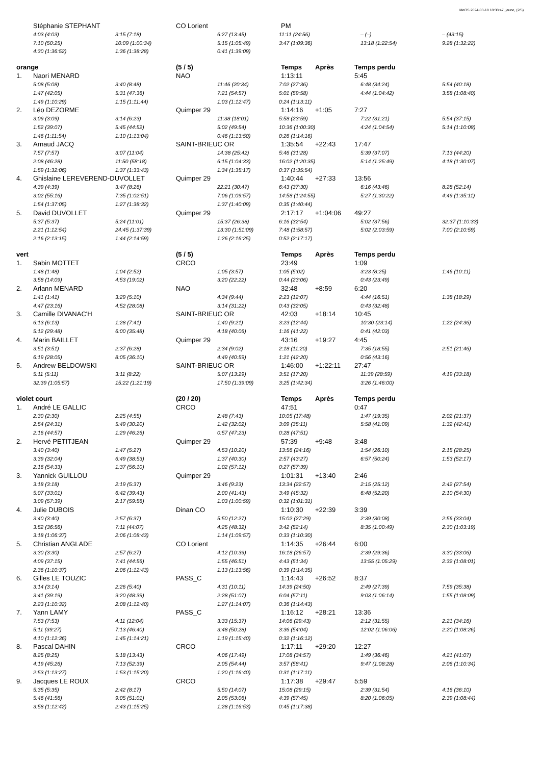MeOS 2024-03-18 18:38:47, jaune, (2/5)
Stéphanie STEPHANT CO Lorient PM
4:03 (4:03)
3:15 (7:18)
6:27 (13:45)
11:11 (24:56)
– (–)
– (43:15)
7:10 (50:25)
10:09 (1:00:34)
5:15 (1:05:49)
3:47 (1:09:36)
13:18 (1:22:54)
9:28 (1:32:22)
4:30 (1:36:52)
1:36 (1:38:28)
0:41 (1:39:09)
orange (5 / 5) Temps Après Temps perdu
1. Naori MENARD NAO 1:13:11 5:45
5:08 (5:08)
3:40 (8:48)
11:46 (20:34)
7:02 (27:36)
6:48 (34:24)
5:54 (40:18)
1:47 (42:05)
5:31 (47:36)
7:21 (54:57)
5:01 (59:58)
4:44 (1:04:42)
3:58 (1:08:40)
1:49 (1:10:29)
1:15 (1:11:44)
1:03 (1:12:47)
0:24 (1:13:11)
2. Léo DEZORME Quimper 29 1:14:16 +1:05 7:27
3:09 (3:09)
3:14 (6:23)
11:38 (18:01)
5:58 (23:59)
7:22 (31:21)
5:54 (37:15)
1:52 (39:07)
5:45 (44:52)
5:02 (49:54)
10:36 (1:00:30)
4:24 (1:04:54)
5:14 (1:10:08)
1:46 (1:11:54)
1:10 (1:13:04)
0:46 (1:13:50)
0:26 (1:14:16)
3. Arnaud JACQ SAINT-BRIEUC OR 1:35:54 +22:43 17:47
7:57 (7:57)
3:07 (11:04)
14:38 (25:42)
5:46 (31:28)
5:39 (37:07)
7:13 (44:20)
2:08 (46:28)
11:50 (58:18)
6:15 (1:04:33)
16:02 (1:20:35)
5:14 (1:25:49)
4:18 (1:30:07)
1:59 (1:32:06)
1:37 (1:33:43)
1:34 (1:35:17)
0:37 (1:35:54)
4. Ghislaine LEREVEREND-DUVOLLET Quimper 29 1:40:44 +27:33 13:56
4:39 (4:39)
3:47 (8:26)
22:21 (30:47)
6:43 (37:30)
6:16 (43:46)
8:28 (52:14)
3:02 (55:16)
7:35 (1:02:51)
7:06 (1:09:57)
14:58 (1:24:55)
5:27 (1:30:22)
4:49 (1:35:11)
1:54 (1:37:05)
1:27 (1:38:32)
1:37 (1:40:09)
0:35 (1:40:44)
5. David DUVOLLET Quimper 29 2:17:17 +1:04:06 49:27
5:37 (5:37)
5:24 (11:01)
15:37 (26:38)
6:16 (32:54)
5:02 (37:56)
32:37 (1:10:33)
2:21 (1:12:54)
24:45 (1:37:39)
13:30 (1:51:09)
7:48 (1:58:57)
5:02 (2:03:59)
7:00 (2:10:59)
2:16 (2:13:15)
1:44 (2:14:59)
1:26 (2:16:25)
0:52 (2:17:17)
vert (5 / 5) Temps Après Temps perdu
1. Sabin MOTTET CRCO 23:49 1:09
1:48 (1:48)
1:04 (2:52)
1:05 (3:57)
1:05 (5:02)
3:23 (8:25)
1:46 (10:11)
3:58 (14:09)
4:53 (19:02)
3:20 (22:22)
0:44 (23:06)
0:43 (23:49)
2. Arlann MENARD NAO 32:48 +8:59 6:20
1:41 (1:41)
3:29 (5:10)
4:34 (9:44)
2:23 (12:07)
4:44 (16:51)
1:38 (18:29)
4:47 (23:16)
4:52 (28:08)
3:14 (31:22)
0:43 (32:05)
0:43 (32:48)
3. Camille DIVANAC'H SAINT-BRIEUC OR 42:03 +18:14 10:45
6:13 (6:13)
1:28 (7:41)
1:40 (9:21)
3:23 (12:44)
10:30 (23:14)
1:22 (24:36)
5:12 (29:48)
6:00 (35:48)
4:18 (40:06)
1:16 (41:22)
0:41 (42:03)
4. Marin BAILLET Quimper 29 43:16 +19:27 4:45
3:51 (3:51)
2:37 (6:28)
2:34 (9:02)
2:18 (11:20)
7:35 (18:55)
2:51 (21:46)
6:19 (28:05)
8:05 (36:10)
4:49 (40:59)
1:21 (42:20)
0:56 (43:16)
5. Andrew BELDOWSKI SAINT-BRIEUC OR 1:46:00 +1:22:11 27:47
5:11 (5:11)
3:11 (8:22)
5:07 (13:29)
3:51 (17:20)
11:39 (28:59)
4:19 (33:18)
32:39 (1:05:57)
15:22 (1:21:19)
17:50 (1:39:09)
3:25 (1:42:34)
3:26 (1:46:00)
violet court (20 / 20) Temps Après Temps perdu
1. André LE GALLIC CRCO 47:51 0:47
2:30 (2:30)
2:25 (4:55)
2:48 (7:43)
10:05 (17:48)
1:47 (19:35)
2:02 (21:37)
2:54 (24:31)
5:49 (30:20)
1:42 (32:02)
3:09 (35:11)
5:58 (41:09)
1:32 (42:41)
2:16 (44:57)
1:29 (46:26)
0:57 (47:23)
0:28 (47:51)
2. Hervé PETITJEAN Quimper 29 57:39 +9:48 3:48
3:40 (3:40)
1:47 (5:27)
4:53 (10:20)
13:56 (24:16)
1:54 (26:10)
2:15 (28:25)
3:39 (32:04)
6:49 (38:53)
1:37 (40:30)
2:57 (43:27)
6:57 (50:24)
1:53 (52:17)
2:16 (54:33)
1:37 (56:10)
1:02 (57:12)
0:27 (57:39)
3. Yannick GUILLOU Quimper 29 1:01:31 +13:40 2:46
3:18 (3:18)
2:19 (5:37)
3:46 (9:23)
13:34 (22:57)
2:15 (25:12)
2:42 (27:54)
5:07 (33:01)
6:42 (39:43)
2:00 (41:43)
3:49 (45:32)
6:48 (52:20)
2:10 (54:30)
3:09 (57:39)
2:17 (59:56)
1:03 (1:00:59)
0:32 (1:01:31)
4. Julie DUBOIS Dinan CO 1:10:30 +22:39 3:39
3:40 (3:40)
2:57 (6:37)
5:50 (12:27)
15:02 (27:29)
2:39 (30:08)
2:56 (33:04)
3:52 (36:56)
7:11 (44:07)
4:25 (48:32)
3:42 (52:14)
8:35 (1:00:49)
2:30 (1:03:19)
3:18 (1:06:37)
2:06 (1:08:43)
1:14 (1:09:57)
0:33 (1:10:30)
5. Christian ANGLADE CO Lorient 1:14:35 +26:44 6:00
3:30 (3:30)
2:57 (6:27)
4:12 (10:39)
16:18 (26:57)
2:39 (29:36)
3:30 (33:06)
4:09 (37:15)
7:41 (44:56)
1:55 (46:51)
4:43 (51:34)
13:55 (1:05:29)
2:32 (1:08:01)
2:36 (1:10:37)
2:06 (1:12:43)
1:13 (1:13:56)
0:39 (1:14:35)
6. Gilles LE TOUZIC PASS_C 1:14:43 +26:52 8:37
3:14 (3:14)
2:26 (5:40)
4:31 (10:11)
14:39 (24:50)
2:49 (27:39)
7:59 (35:38)
3:41 (39:19)
9:20 (48:39)
2:28 (51:07)
6:04 (57:11)
9:03 (1:06:14)
1:55 (1:08:09)
2:23 (1:10:32)
2:08 (1:12:40)
1:27 (1:14:07)
0:36 (1:14:43)
7. Yann LAMY PASS_C 1:16:12 +28:21 13:36
7:53 (7:53)
4:11 (12:04)
3:33 (15:37)
14:06 (29:43)
2:12 (31:55)
2:21 (34:16)
5:11 (39:27)
7:13 (46:40)
3:48 (50:28)
3:36 (54:04)
12:02 (1:06:06)
2:20 (1:08:26)
4:10 (1:12:36)
1:45 (1:14:21)
1:19 (1:15:40)
0:32 (1:16:12)
8. Pascal DAHIN CRCO 1:17:11 +29:20 12:27
8:25 (8:25)
5:18 (13:43)
4:06 (17:49)
17:08 (34:57)
1:49 (36:46)
4:21 (41:07)
4:19 (45:26)
7:13 (52:39)
2:05 (54:44)
3:57 (58:41)
9:47 (1:08:28)
2:06 (1:10:34)
2:53 (1:13:27)
1:53 (1:15:20)
1:20 (1:16:40)
0:31 (1:17:11)
9. Jacques LE ROUX CRCO 1:17:38 +29:47 5:59
5:35 (5:35)
2:42 (8:17)
5:50 (14:07)
15:08 (29:15)
2:39 (31:54)
4:16 (36:10)
5:46 (41:56)
9:05 (51:01)
2:05 (53:06)
4:39 (57:45)
8:20 (1:06:05)
2:39 (1:08:44)
3:58 (1:12:42)
2:43 (1:15:25)
1:28 (1:16:53)
0:45 (1:17:38)